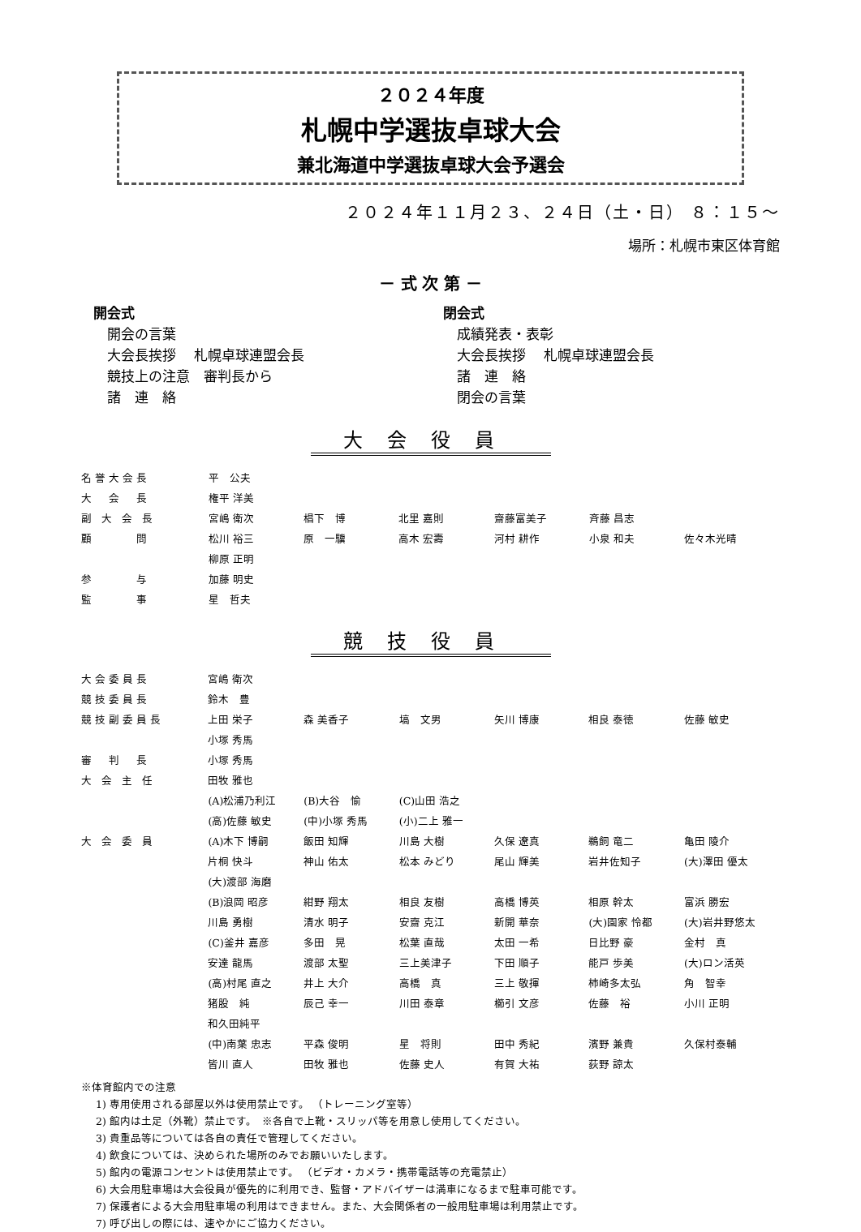２０２４年度
札幌中学選抜卓球大会
兼北海道中学選抜卓球大会予選会
２０２４年１１月２３、２４日（土・日） ８：１５～
場所：札幌市東区体育館
－ 式 次 第 －
開会式
　開会の言葉
　大会長挨拶　 札幌卓球連盟会長
　競技上の注意　審判長から
　諸　連　絡
閉会式
　成績発表・表彰
　大会長挨拶　 札幌卓球連盟会長
　諸　連　絡
　閉会の言葉
大会役員
| 名誉大会長 | 平 公夫 | | | | | |
| 大 会 長 | 権平 洋美 | | | | | |
| 副 大 会 長 | 宮嶋 衛次 | 椙下 博 | 北里 嘉則 | 齋藤富美子 | 斉藤 昌志 | |
| 顧 問 | 松川 裕三 | 原 一驥 | 高木 宏壽 | 河村 耕作 | 小泉 和夫 | 佐々木光晴 |
| | 柳原 正明 | | | | | |
| 参 与 | 加藤 明史 | | | | | |
| 監 事 | 星 哲夫 | | | | | |
競技役員
| 大会委員長 | 宮嶋 衛次 | | | | | |
| 競技委員長 | 鈴木 豊 | | | | | |
| 競技副委員長 | 上田 栄子 | 森 美香子 | 塙 文男 | 矢川 博康 | 相良 泰徳 | 佐藤 敏史 |
| | 小塚 秀馬 | | | | | |
| 審 判 長 | 小塚 秀馬 | | | | | |
| 大 会 主 任 | 田牧 雅也 | | | | | |
| | (A)松浦乃利江 | (B)大谷 愉 | (C)山田 浩之 | | | |
| | (高)佐藤 敏史 | (中)小塚 秀馬 | (小)二上 雅一 | | | |
| 大 会 委 員 | (A)木下 博嗣 | 飯田 知輝 | 川島 大樹 | 久保 遼真 | 鵜飼 竜二 | 亀田 陵介 |
| | 片桐 快斗 | 神山 佑太 | 松本 みどり | 尾山 輝美 | 岩井佐知子 | (大)澤田 優太 |
| | (大)渡部 海磨 | | | | | |
| | (B)浪岡 昭彦 | 紺野 翔太 | 相良 友樹 | 高橋 博英 | 相原 幹太 | 富浜 勝宏 |
| | 川島 勇樹 | 清水 明子 | 安齋 克江 | 新開 華奈 | (大)園家 怜都 | (大)岩井野悠太 |
| | (C)釜井 嘉彦 | 多田 晃 | 松葉 直哉 | 太田 一希 | 日比野 豪 | 金村 真 |
| | 安達 龍馬 | 渡部 太聖 | 三上美津子 | 下田 順子 | 能戸 歩美 | (大)ロン活英 |
| | (高)村尾 直之 | 井上 大介 | 高橋 真 | 三上 敬揮 | 柿崎多太弘 | 角 智幸 |
| | 猪股 純 | 辰己 幸一 | 川田 泰章 | 櫛引 文彦 | 佐藤 裕 | 小川 正明 |
| | 和久田純平 | | | | | |
| | (中)南葉 忠志 | 平森 俊明 | 星 将則 | 田中 秀紀 | 濱野 兼貴 | 久保村泰輔 |
| | 皆川 直人 | 田牧 雅也 | 佐藤 史人 | 有賀 大祐 | 荻野 諒太 | |
※体育館内での注意
1) 専用使用される部屋以外は使用禁止です。 （トレーニング室等）
2) 館内は土足（外靴）禁止です。　※各自で上靴・スリッパ等を用意し使用してください。
3) 貴重品等については各自の責任で管理してください。
4) 飲食については、決められた場所のみでお願いいたします。
5) 館内の電源コンセントは使用禁止です。 （ビデオ・カメラ・携帯電話等の充電禁止）
6) 大会用駐車場は大会役員が優先的に利用でき、監督・アドバイザーは満車になるまで駐車可能です。
7) 保護者による大会用駐車場の利用はできません。また、大会関係者の一般用駐車場は利用禁止です。
7) 呼び出しの際には、速やかにご協力ください。